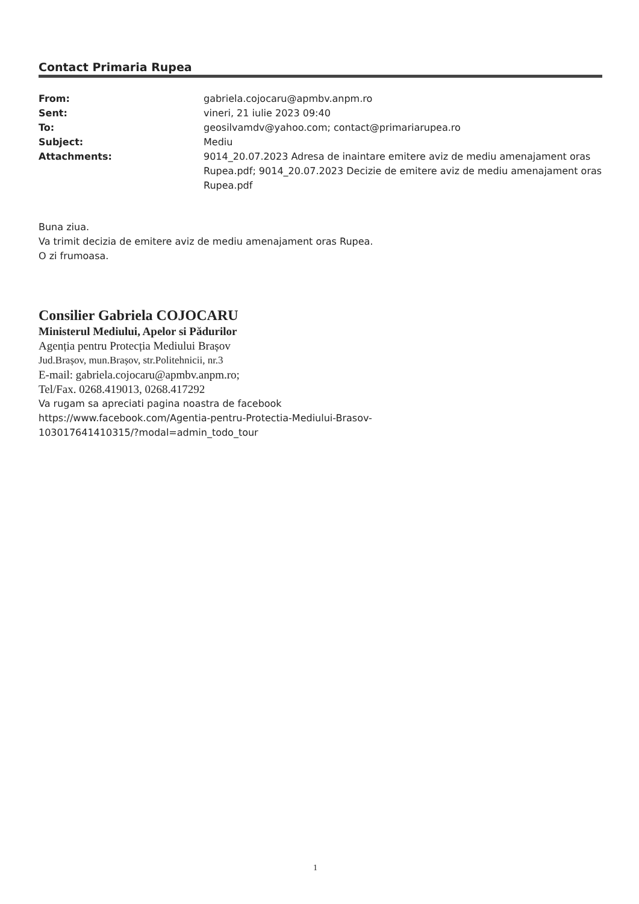Contact Primaria Rupea
| From: | gabriela.cojocaru@apmbv.anpm.ro |
| Sent: | vineri, 21 iulie 2023 09:40 |
| To: | geosilvamdv@yahoo.com; contact@primariarupea.ro |
| Subject: | Mediu |
| Attachments: | 9014_20.07.2023 Adresa de inaintare emitere aviz de mediu amenajament oras Rupea.pdf; 9014_20.07.2023 Decizie de emitere aviz de mediu amenajament oras Rupea.pdf |
Buna ziua.
Va trimit decizia de emitere aviz de mediu amenajament oras Rupea.
O zi frumoasa.
Consilier Gabriela COJOCARU
Ministerul Mediului, Apelor si Pădurilor
Agenția pentru Protecția Mediului Brașov
Jud.Brașov, mun.Brașov, str.Politehnicii, nr.3
E-mail: gabriela.cojocaru@apmbv.anpm.ro;
Tel/Fax. 0268.419013, 0268.417292
Va rugam sa apreciati pagina noastra de facebook
https://www.facebook.com/Agentia-pentru-Protectia-Mediului-Brasov-
103017641410315/?modal=admin_todo_tour
1